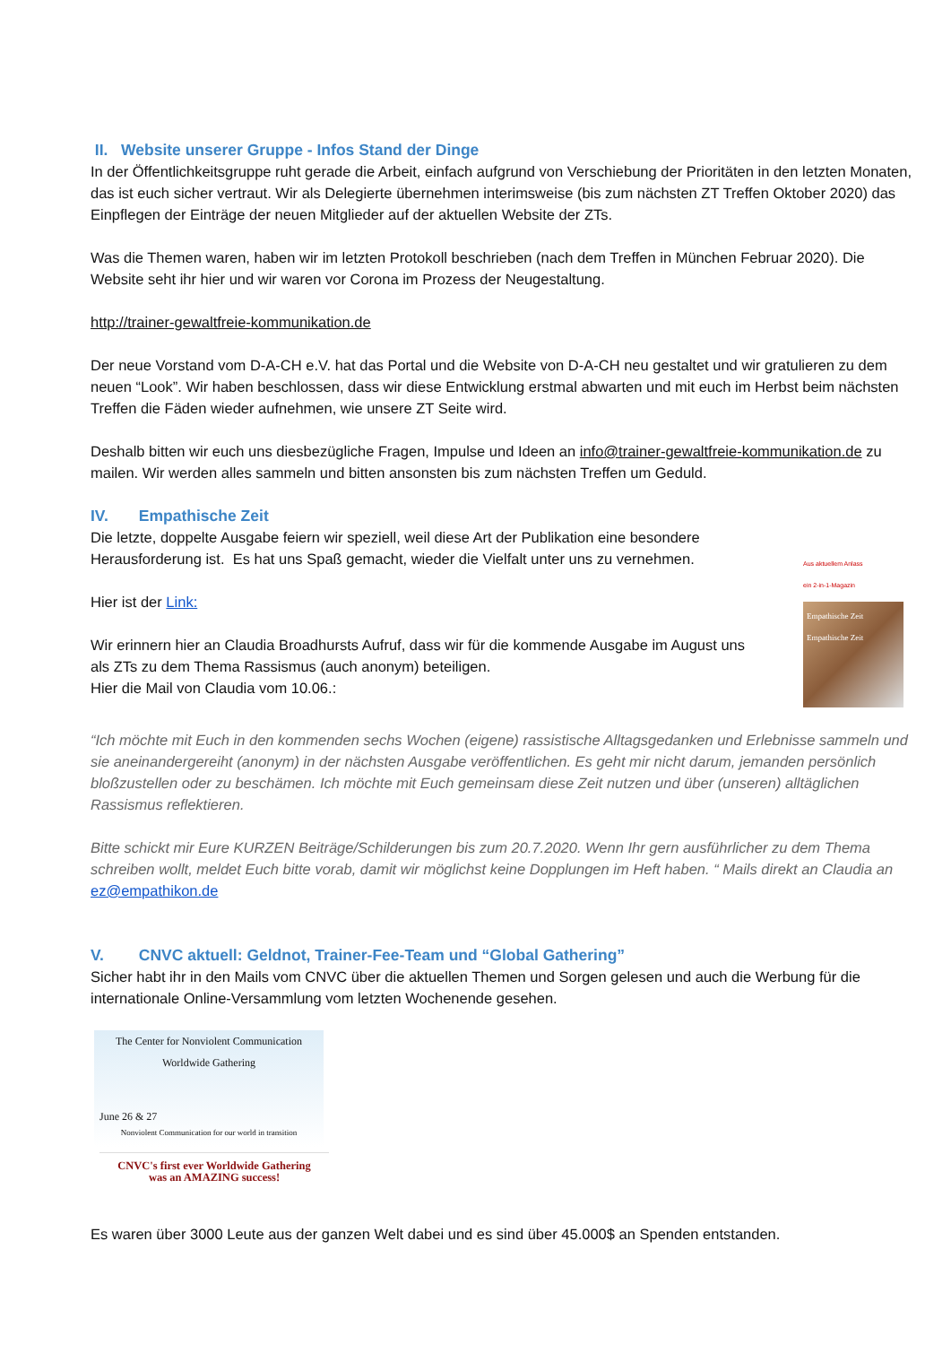II. Website unserer Gruppe - Infos Stand der Dinge
In der Öffentlichkeitsgruppe ruht gerade die Arbeit, einfach aufgrund von Verschiebung der Prioritäten in den letzten Monaten, das ist euch sicher vertraut. Wir als Delegierte übernehmen interimsweise (bis zum nächsten ZT Treffen Oktober 2020) das Einpflegen der Einträge der neuen Mitglieder auf der aktuellen Website der ZTs.
Was die Themen waren, haben wir im letzten Protokoll beschrieben (nach dem Treffen in München Februar 2020). Die Website seht ihr hier und wir waren vor Corona im Prozess der Neugestaltung.
http://trainer-gewaltfreie-kommunikation.de
Der neue Vorstand vom D-A-CH e.V. hat das Portal und die Website von D-A-CH neu gestaltet und wir gratulieren zu dem neuen “Look”. Wir haben beschlossen, dass wir diese Entwicklung erstmal abwarten und mit euch im Herbst beim nächsten Treffen die Fäden wieder aufnehmen, wie unsere ZT Seite wird.
Deshalb bitten wir euch uns diesbezügliche Fragen, Impulse und Ideen an info@trainer-gewaltfreie-kommunikation.de zu mailen. Wir werden alles sammeln und bitten ansonsten bis zum nächsten Treffen um Geduld.
IV. Empathische Zeit
Die letzte, doppelte Ausgabe feiern wir speziell, weil diese Art der Publikation eine besondere Herausforderung ist. Es hat uns Spaß gemacht, wieder die Vielfalt unter uns zu vernehmen.
Hier ist der Link:
Wir erinnern hier an Claudia Broadhursts Aufruf, dass wir für die kommende Ausgabe im August uns als ZTs zu dem Thema Rassismus (auch anonym) beteiligen.
Hier die Mail von Claudia vom 10.06.:
Aus aktuellem Anlass
ein 2-in-1-Magazin
Empathische Zeit Empathische Zeit
“Ich möchte mit Euch in den kommenden sechs Wochen (eigene) rassistische Alltagsgedanken und Erlebnisse sammeln und sie aneinandergereiht (anonym) in der nächsten Ausgabe veröffentlichen. Es geht mir nicht darum, jemanden persönlich bloßzustellen oder zu beschämen. Ich möchte mit Euch gemeinsam diese Zeit nutzen und über (unseren) alltäglichen Rassismus reflektieren.
Bitte schickt mir Eure KURZEN Beiträge/Schilderungen bis zum 20.7.2020. Wenn Ihr gern ausführlicher zu dem Thema schreiben wollt, meldet Euch bitte vorab, damit wir möglichst keine Dopplungen im Heft haben. “ Mails direkt an Claudia an ez@empathikon.de
V. CNVC aktuell: Geldnot, Trainer-Fee-Team und “Global Gathering”
Sicher habt ihr in den Mails vom CNVC über die aktuellen Themen und Sorgen gelesen und auch die Werbung für die internationale Online-Versammlung vom letzten Wochenende gesehen.
The Center for Nonviolent Communication
Worldwide Gathering
June 26 & 27
Nonviolent Communication for our world in transition
CNVC's first ever Worldwide Gathering
was an AMAZING success!
Es waren über 3000 Leute aus der ganzen Welt dabei und es sind über 45.000$ an Spenden entstanden.